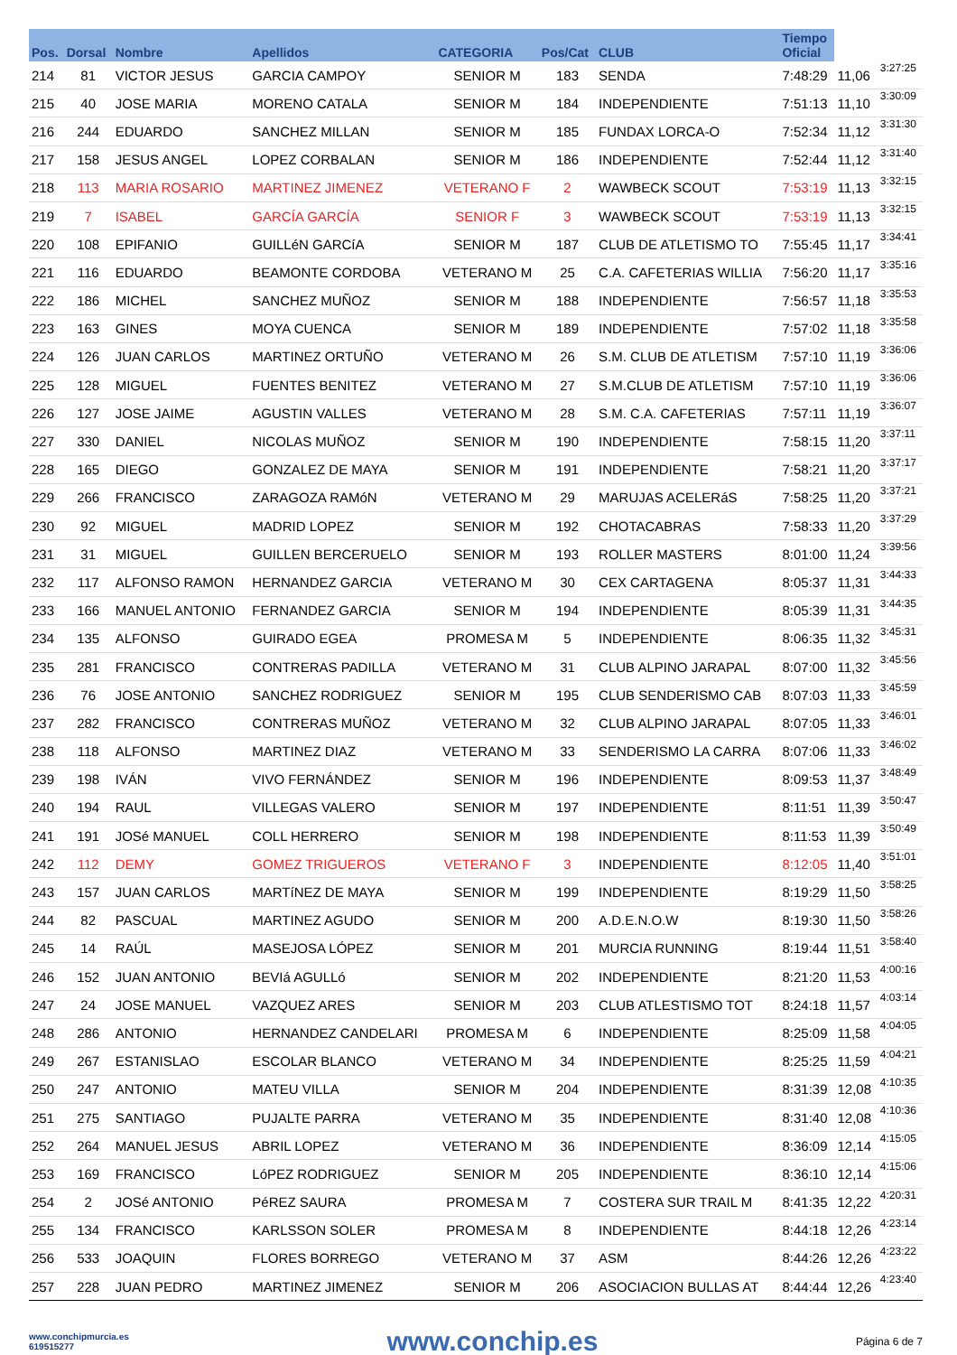| Pos. | Dorsal | Nombre | Apellidos | CATEGORIA | Pos/Cat | CLUB | Tiempo Oficial | | |
| --- | --- | --- | --- | --- | --- | --- | --- | --- | --- |
| 214 | 81 | VICTOR JESUS | GARCIA CAMPOY | SENIOR M | 183 | SENDA | 7:48:29 | 11,06 | 3:27:25 |
| 215 | 40 | JOSE MARIA | MORENO CATALA | SENIOR M | 184 | INDEPENDIENTE | 7:51:13 | 11,10 | 3:30:09 |
| 216 | 244 | EDUARDO | SANCHEZ MILLAN | SENIOR M | 185 | FUNDAX LORCA-O | 7:52:34 | 11,12 | 3:31:30 |
| 217 | 158 | JESUS ANGEL | LOPEZ CORBALAN | SENIOR M | 186 | INDEPENDIENTE | 7:52:44 | 11,12 | 3:31:40 |
| 218 | 113 | MARIA ROSARIO | MARTINEZ JIMENEZ | VETERANO F | 2 | WAWBECK SCOUT | 7:53:19 | 11,13 | 3:32:15 |
| 219 | 7 | ISABEL | GARCÍA GARCÍA | SENIOR F | 3 | WAWBECK SCOUT | 7:53:19 | 11,13 | 3:32:15 |
| 220 | 108 | EPIFANIO | GUILLéN GARCíA | SENIOR M | 187 | CLUB DE ATLETISMO TO | 7:55:45 | 11,17 | 3:34:41 |
| 221 | 116 | EDUARDO | BEAMONTE CORDOBA | VETERANO M | 25 | C.A. CAFETERIAS WILLIA | 7:56:20 | 11,17 | 3:35:16 |
| 222 | 186 | MICHEL | SANCHEZ MUÑOZ | SENIOR M | 188 | INDEPENDIENTE | 7:56:57 | 11,18 | 3:35:53 |
| 223 | 163 | GINES | MOYA CUENCA | SENIOR M | 189 | INDEPENDIENTE | 7:57:02 | 11,18 | 3:35:58 |
| 224 | 126 | JUAN CARLOS | MARTINEZ ORTUÑO | VETERANO M | 26 | S.M. CLUB DE ATLETISM | 7:57:10 | 11,19 | 3:36:06 |
| 225 | 128 | MIGUEL | FUENTES BENITEZ | VETERANO M | 27 | S.M.CLUB DE ATLETISM | 7:57:10 | 11,19 | 3:36:06 |
| 226 | 127 | JOSE JAIME | AGUSTIN VALLES | VETERANO M | 28 | S.M. C.A. CAFETERIAS | 7:57:11 | 11,19 | 3:36:07 |
| 227 | 330 | DANIEL | NICOLAS MUÑOZ | SENIOR M | 190 | INDEPENDIENTE | 7:58:15 | 11,20 | 3:37:11 |
| 228 | 165 | DIEGO | GONZALEZ DE MAYA | SENIOR M | 191 | INDEPENDIENTE | 7:58:21 | 11,20 | 3:37:17 |
| 229 | 266 | FRANCISCO | ZARAGOZA RAMóN | VETERANO M | 29 | MARUJAS ACELERáS | 7:58:25 | 11,20 | 3:37:21 |
| 230 | 92 | MIGUEL | MADRID LOPEZ | SENIOR M | 192 | CHOTACABRAS | 7:58:33 | 11,20 | 3:37:29 |
| 231 | 31 | MIGUEL | GUILLEN BERCERUELO | SENIOR M | 193 | ROLLER MASTERS | 8:01:00 | 11,24 | 3:39:56 |
| 232 | 117 | ALFONSO RAMON | HERNANDEZ GARCIA | VETERANO M | 30 | CEX CARTAGENA | 8:05:37 | 11,31 | 3:44:33 |
| 233 | 166 | MANUEL ANTONIO | FERNANDEZ GARCIA | SENIOR M | 194 | INDEPENDIENTE | 8:05:39 | 11,31 | 3:44:35 |
| 234 | 135 | ALFONSO | GUIRADO EGEA | PROMESA M | 5 | INDEPENDIENTE | 8:06:35 | 11,32 | 3:45:31 |
| 235 | 281 | FRANCISCO | CONTRERAS PADILLA | VETERANO M | 31 | CLUB ALPINO JARAPAL | 8:07:00 | 11,32 | 3:45:56 |
| 236 | 76 | JOSE ANTONIO | SANCHEZ RODRIGUEZ | SENIOR M | 195 | CLUB SENDERISMO CAB | 8:07:03 | 11,33 | 3:45:59 |
| 237 | 282 | FRANCISCO | CONTRERAS MUÑOZ | VETERANO M | 32 | CLUB ALPINO JARAPAL | 8:07:05 | 11,33 | 3:46:01 |
| 238 | 118 | ALFONSO | MARTINEZ DIAZ | VETERANO M | 33 | SENDERISMO LA CARRA | 8:07:06 | 11,33 | 3:46:02 |
| 239 | 198 | IVÁN | VIVO FERNÁNDEZ | SENIOR M | 196 | INDEPENDIENTE | 8:09:53 | 11,37 | 3:48:49 |
| 240 | 194 | RAUL | VILLEGAS VALERO | SENIOR M | 197 | INDEPENDIENTE | 8:11:51 | 11,39 | 3:50:47 |
| 241 | 191 | JOSé MANUEL | COLL HERRERO | SENIOR M | 198 | INDEPENDIENTE | 8:11:53 | 11,39 | 3:50:49 |
| 242 | 112 | DEMY | GOMEZ TRIGUEROS | VETERANO F | 3 | INDEPENDIENTE | 8:12:05 | 11,40 | 3:51:01 |
| 243 | 157 | JUAN CARLOS | MARTíNEZ DE MAYA | SENIOR M | 199 | INDEPENDIENTE | 8:19:29 | 11,50 | 3:58:25 |
| 244 | 82 | PASCUAL | MARTINEZ AGUDO | SENIOR M | 200 | A.D.E.N.O.W | 8:19:30 | 11,50 | 3:58:26 |
| 245 | 14 | RAÚL | MASEJOSA LÓPEZ | SENIOR M | 201 | MURCIA RUNNING | 8:19:44 | 11,51 | 3:58:40 |
| 246 | 152 | JUAN ANTONIO | BEVIá AGULLó | SENIOR M | 202 | INDEPENDIENTE | 8:21:20 | 11,53 | 4:00:16 |
| 247 | 24 | JOSE MANUEL | VAZQUEZ ARES | SENIOR M | 203 | CLUB ATLESTISMO TOT | 8:24:18 | 11,57 | 4:03:14 |
| 248 | 286 | ANTONIO | HERNANDEZ CANDELARI | PROMESA M | 6 | INDEPENDIENTE | 8:25:09 | 11,58 | 4:04:05 |
| 249 | 267 | ESTANISLAO | ESCOLAR BLANCO | VETERANO M | 34 | INDEPENDIENTE | 8:25:25 | 11,59 | 4:04:21 |
| 250 | 247 | ANTONIO | MATEU VILLA | SENIOR M | 204 | INDEPENDIENTE | 8:31:39 | 12,08 | 4:10:35 |
| 251 | 275 | SANTIAGO | PUJALTE PARRA | VETERANO M | 35 | INDEPENDIENTE | 8:31:40 | 12,08 | 4:10:36 |
| 252 | 264 | MANUEL JESUS | ABRIL LOPEZ | VETERANO M | 36 | INDEPENDIENTE | 8:36:09 | 12,14 | 4:15:05 |
| 253 | 169 | FRANCISCO | LóPEZ RODRIGUEZ | SENIOR M | 205 | INDEPENDIENTE | 8:36:10 | 12,14 | 4:15:06 |
| 254 | 2 | JOSé ANTONIO | PéREZ SAURA | PROMESA M | 7 | COSTERA SUR TRAIL M | 8:41:35 | 12,22 | 4:20:31 |
| 255 | 134 | FRANCISCO | KARLSSON SOLER | PROMESA M | 8 | INDEPENDIENTE | 8:44:18 | 12,26 | 4:23:14 |
| 256 | 533 | JOAQUIN | FLORES BORREGO | VETERANO M | 37 | ASM | 8:44:26 | 12,26 | 4:23:22 |
| 257 | 228 | JUAN PEDRO | MARTINEZ JIMENEZ | SENIOR M | 206 | ASOCIACION BULLAS AT | 8:44:44 | 12,26 | 4:23:40 |
www.conchipmurcia.es
619515277
www.conchip.es
Página 6 de 7